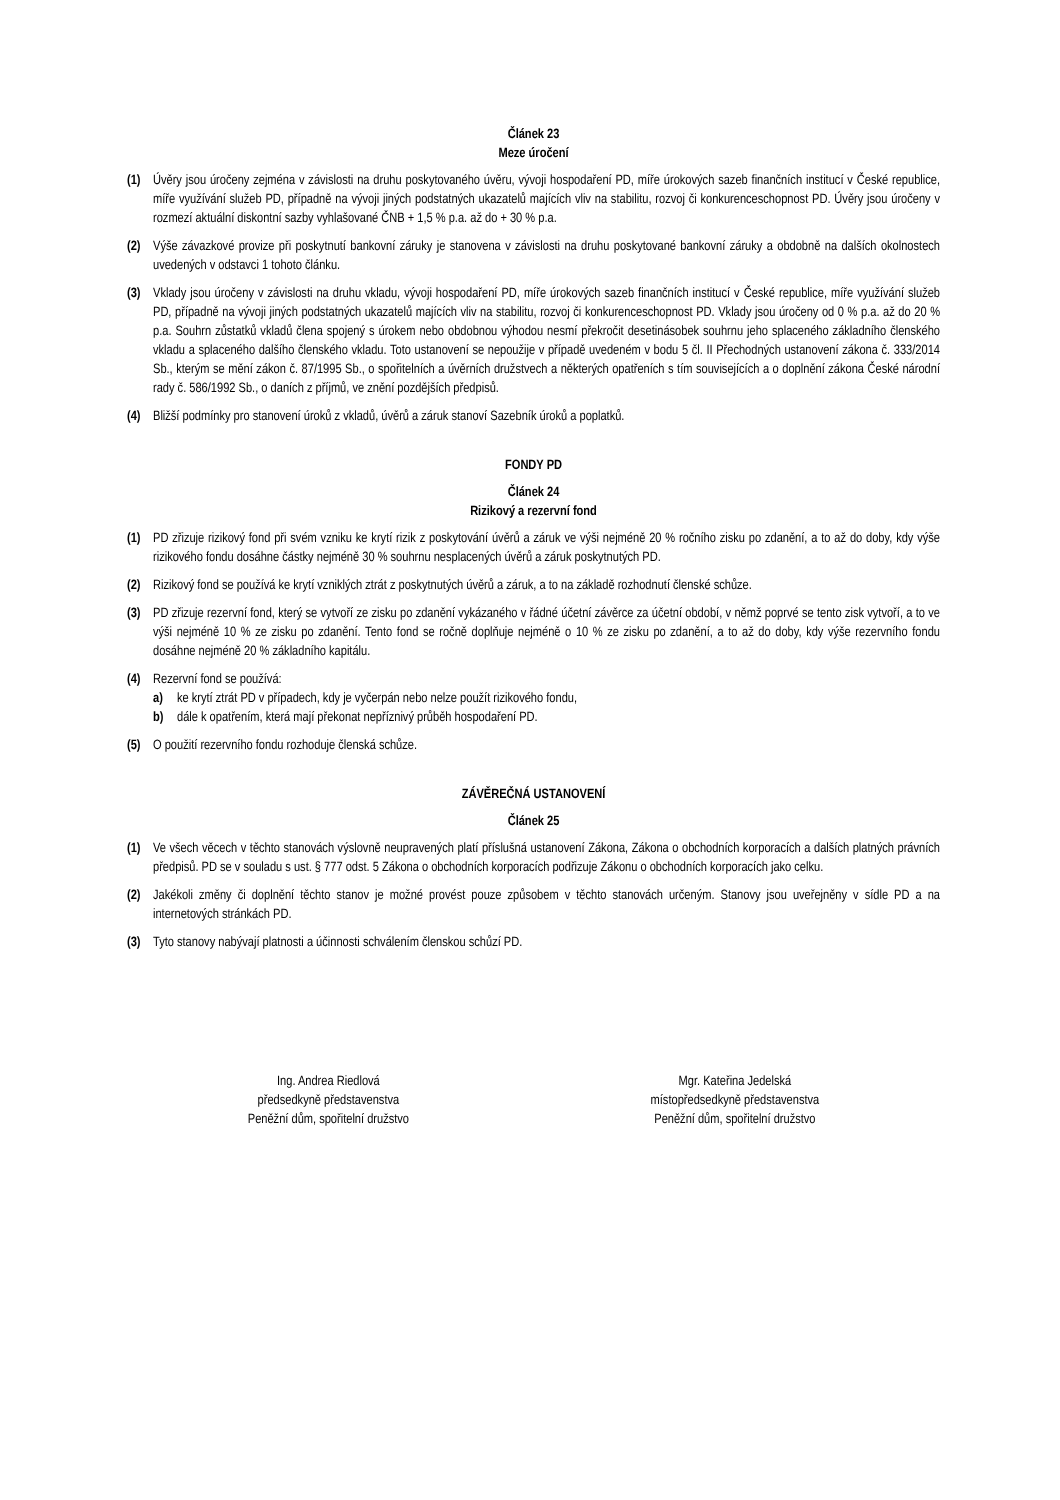Článek 23
Meze úročení
(1) Úvěry jsou úročeny zejména v závislosti na druhu poskytovaného úvěru, vývoji hospodaření PD, míře úrokových sazeb finančních institucí v České republice, míře využívání služeb PD, případně na vývoji jiných podstatných ukazatelů majících vliv na stabilitu, rozvoj či konkurenceschopnost PD. Úvěry jsou úročeny v rozmezí aktuální diskontní sazby vyhlašované ČNB + 1,5 % p.a. až do + 30 % p.a.
(2) Výše závazkové provize při poskytnutí bankovní záruky je stanovena v závislosti na druhu poskytované bankovní záruky a obdobně na dalších okolnostech uvedených v odstavci 1 tohoto článku.
(3) Vklady jsou úročeny v závislosti na druhu vkladu, vývoji hospodaření PD, míře úrokových sazeb finančních institucí v České republice, míře využívání služeb PD, případně na vývoji jiných podstatných ukazatelů majících vliv na stabilitu, rozvoj či konkurenceschopnost PD. Vklady jsou úročeny od 0 % p.a. až do 20 % p.a. Souhrn zůstatků vkladů člena spojený s úrokem nebo obdobnou výhodou nesmí překročit desetinásobek souhrnu jeho splaceného základního členského vkladu a splaceného dalšího členského vkladu. Toto ustanovení se nepoužije v případě uvedeném v bodu 5 čl. II Přechodných ustanovení zákona č. 333/2014 Sb., kterým se mění zákon č. 87/1995 Sb., o spořitelních a úvěrních družstvech a některých opatřeních s tím souvisejících a o doplnění zákona České národní rady č. 586/1992 Sb., o daních z příjmů, ve znění pozdějších předpisů.
(4) Bližší podmínky pro stanovení úroků z vkladů, úvěrů a záruk stanoví Sazebník úroků a poplatků.
FONDY PD
Článek 24
Rizikový a rezervní fond
(1) PD zřizuje rizikový fond při svém vzniku ke krytí rizik z poskytování úvěrů a záruk ve výši nejméně 20 % ročního zisku po zdanění, a to až do doby, kdy výše rizikového fondu dosáhne částky nejméně 30 % souhrnu nesplacených úvěrů a záruk poskytnutých PD.
(2) Rizikový fond se používá ke krytí vzniklých ztrát z poskytnutých úvěrů a záruk, a to na základě rozhodnutí členské schůze.
(3) PD zřizuje rezervní fond, který se vytvoří ze zisku po zdanění vykázaného v řádné účetní závěrce za účetní období, v němž poprvé se tento zisk vytvoří, a to ve výši nejméně 10 % ze zisku po zdanění. Tento fond se ročně doplňuje nejméně o 10 % ze zisku po zdanění, a to až do doby, kdy výše rezervního fondu dosáhne nejméně 20 % základního kapitálu.
(4) Rezervní fond se používá:
a) ke krytí ztrát PD v případech, kdy je vyčerpán nebo nelze použít rizikového fondu,
b) dále k opatřením, která mají překonat nepříznivý průběh hospodaření PD.
(5) O použití rezervního fondu rozhoduje členská schůze.
ZÁVĚREČNÁ USTANOVENÍ
Článek 25
(1) Ve všech věcech v těchto stanovách výslovně neupravených platí příslušná ustanovení Zákona, Zákona o obchodních korporacích a dalších platných právních předpisů. PD se v souladu s ust. § 777 odst. 5 Zákona o obchodních korporacích podřizuje Zákonu o obchodních korporacích jako celku.
(2) Jakékoli změny či doplnění těchto stanov je možné provést pouze způsobem v těchto stanovách určeným. Stanovy jsou uveřejněny v sídle PD a na internetových stránkách PD.
(3) Tyto stanovy nabývají platnosti a účinnosti schválením členskou schůzí PD.
Ing. Andrea Riedlová
předsedkyně představenstva
Peněžní dům, spořitelní družstvo
Mgr. Kateřina Jedelská
místopředsedkyně představenstva
Peněžní dům, spořitelní družstvo